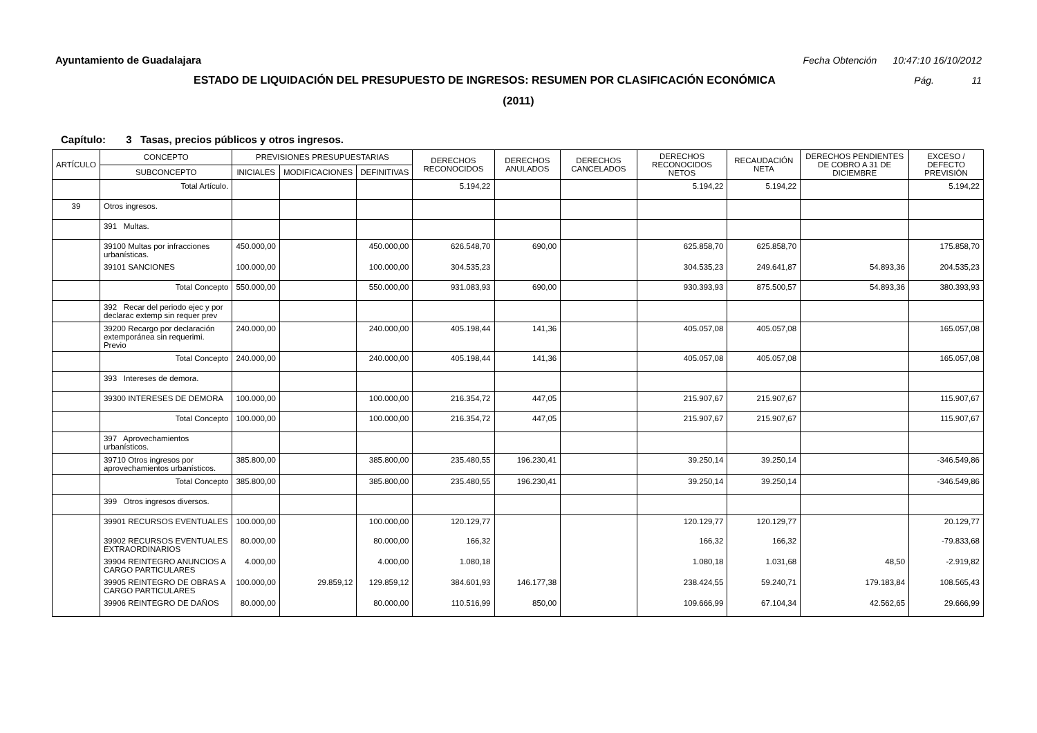Ayuntamiento de Guadalajara Fecha Obtención 10:47:10 16/10/2012
ESTADO DE LIQUIDACIÓN DEL PRESUPUESTO DE INGRESOS: RESUMEN POR CLASIFICACIÓN ECONÓMICA Pág. 11
(2011)
Capítulo: 3 Tasas, precios públicos y otros ingresos.
| ARTÍCULO | CONCEPTO | PREVISIONES PRESUPUESTARIAS | | | DERECHOS RECONOCIDOS | DERECHOS ANULADOS | DERECHOS CANCELADOS | DERECHOS RECONOCIDOS NETOS | RECAUDACIÓN NETA | DERECHOS PENDIENTES DE COBRO A 31 DE DICIEMBRE | EXCESO / DEFECTO PREVISIÓN |
| --- | --- | --- | --- | --- | --- | --- | --- | --- | --- | --- | --- |
| | SUBCONCEPTO | INICIALES | MODIFICACIONES | DEFINITIVAS | | | | | | | |
| | Total Artículo. | | | | 5.194,22 | | | 5.194,22 | 5.194,22 | | 5.194,22 |
| 39 | Otros ingresos. | | | | | | | | | | |
| | 391 Multas. | | | | | | | | | | |
| | 39100 Multas por infracciones urbanísticas. | 450.000,00 | | 450.000,00 | 626.548,70 | 690,00 | | 625.858,70 | 625.858,70 | | 175.858,70 |
| | 39101 SANCIONES | 100.000,00 | | 100.000,00 | 304.535,23 | | | 304.535,23 | 249.641,87 | 54.893,36 | 204.535,23 |
| | Total Concepto | 550.000,00 | | 550.000,00 | 931.083,93 | 690,00 | | 930.393,93 | 875.500,57 | 54.893,36 | 380.393,93 |
| | 392 Recar del periodo ejec y por declarac extemp sin requer prev | | | | | | | | | | |
| | 39200 Recargo por declaración extemporánea sin requerimi. Previo | 240.000,00 | | 240.000,00 | 405.198,44 | 141,36 | | 405.057,08 | 405.057,08 | | 165.057,08 |
| | Total Concepto | 240.000,00 | | 240.000,00 | 405.198,44 | 141,36 | | 405.057,08 | 405.057,08 | | 165.057,08 |
| | 393 Intereses de demora. | | | | | | | | | | |
| | 39300 INTERESES DE DEMORA | 100.000,00 | | 100.000,00 | 216.354,72 | 447,05 | | 215.907,67 | 215.907,67 | | 115.907,67 |
| | Total Concepto | 100.000,00 | | 100.000,00 | 216.354,72 | 447,05 | | 215.907,67 | 215.907,67 | | 115.907,67 |
| | 397 Aprovechamientos urbanísticos. | | | | | | | | | | |
| | 39710 Otros ingresos por aprovechamientos urbanísticos. | 385.800,00 | | 385.800,00 | 235.480,55 | 196.230,41 | | 39.250,14 | 39.250,14 | | -346.549,86 |
| | Total Concepto | 385.800,00 | | 385.800,00 | 235.480,55 | 196.230,41 | | 39.250,14 | 39.250,14 | | -346.549,86 |
| | 399 Otros ingresos diversos. | | | | | | | | | | |
| | 39901 RECURSOS EVENTUALES | 100.000,00 | | 100.000,00 | 120.129,77 | | | 120.129,77 | 120.129,77 | | 20.129,77 |
| | 39902 RECURSOS EVENTUALES EXTRAORDINARIOS | 80.000,00 | | 80.000,00 | 166,32 | | | 166,32 | 166,32 | | -79.833,68 |
| | 39904 REINTEGRO ANUNCIOS A CARGO PARTICULARES | 4.000,00 | | 4.000,00 | 1.080,18 | | | 1.080,18 | 1.031,68 | 48,50 | -2.919,82 |
| | 39905 REINTEGRO DE OBRAS A CARGO PARTICULARES | 100.000,00 | 29.859,12 | 129.859,12 | 384.601,93 | 146.177,38 | | 238.424,55 | 59.240,71 | 179.183,84 | 108.565,43 |
| | 39906 REINTEGRO DE DAÑOS | 80.000,00 | | 80.000,00 | 110.516,99 | 850,00 | | 109.666,99 | 67.104,34 | 42.562,65 | 29.666,99 |